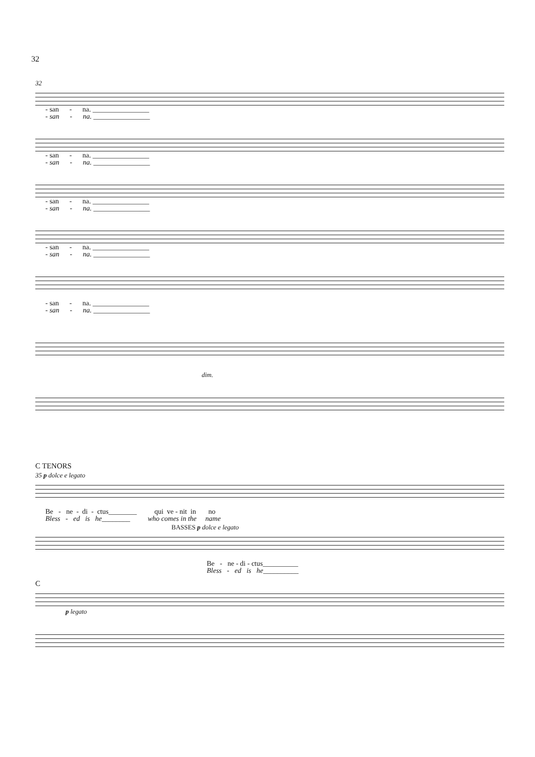32
32
- san - na. ________________
- san - na. ________________
- san - na. ________________
- san - na. ________________
- san - na. ________________
- san - na. ________________
- san - na. ________________
- san - na. ________________
- san - na. ________________
- san - na. ________________
dim.
C TENORS
35 p dolce e legato
Be - ne - di - ctus________ qui ve - nit in no
Bless - ed is he________ who comes in the name
BASSES p dolce e legato
Be - ne - di - ctus__________
Bless - ed is he__________
C
p legato